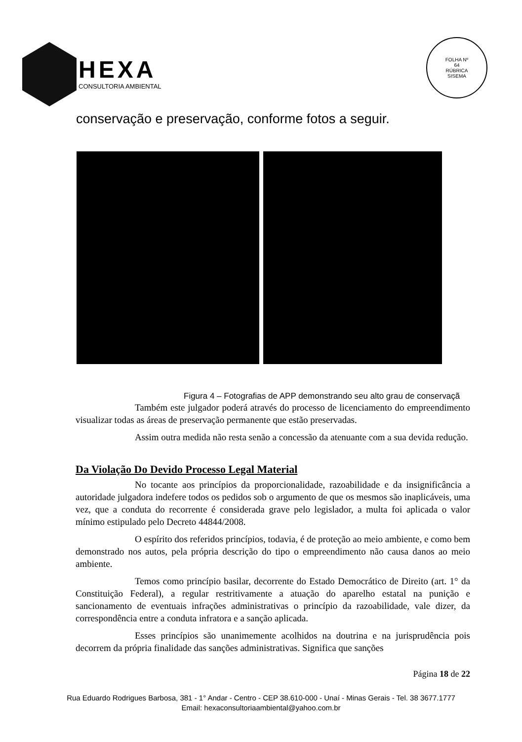HEXA
CONSULTORIA AMBIENTAL
FOLHA Nº
64
RÚBRICA
SISEMA
conservação e preservação, conforme fotos a seguir.
Figura 4 – Fotografias de APP demonstrando seu alto grau de conservaçã
Também este julgador poderá através do processo de licenciamento do empreendimento visualizar todas as áreas de preservação permanente que estão preservadas.
Assim outra medida não resta senão a concessão da atenuante com a sua devida redução.
Da Violação Do Devido Processo Legal Material
No tocante aos princípios da proporcionalidade, razoabilidade e da insignificância a autoridade julgadora indefere todos os pedidos sob o argumento de que os mesmos são inaplicáveis, uma vez, que a conduta do recorrente é considerada grave pelo legislador, a multa foi aplicada o valor mínimo estipulado pelo Decreto 44844/2008.
O espírito dos referidos princípios, todavia, é de proteção ao meio ambiente, e como bem demonstrado nos autos, pela própria descrição do tipo o empreendimento não causa danos ao meio ambiente.
Temos como princípio basilar, decorrente do Estado Democrático de Direito (art. 1° da Constituição Federal), a regular restritivamente a atuação do aparelho estatal na punição e sancionamento de eventuais infrações administrativas o princípio da razoabilidade, vale dizer, da correspondência entre a conduta infratora e a sanção aplicada.
Esses princípios são unanimemente acolhidos na doutrina e na jurisprudência pois decorrem da própria finalidade das sanções administrativas. Significa que sanções
Página 18 de 22
Rua Eduardo Rodrigues Barbosa, 381 - 1° Andar - Centro - CEP 38.610-000 - Unaí - Minas Gerais - Tel. 38 3677.1777
Email: hexaconsultoriaambiental@yahoo.com.br